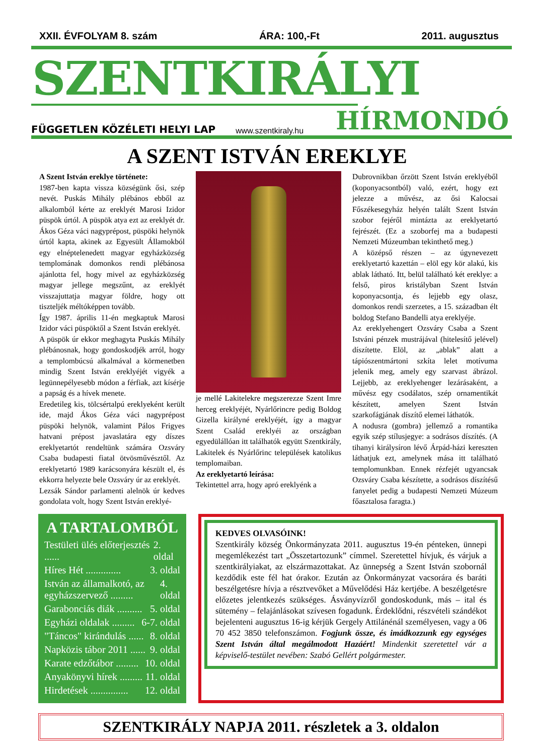XXII. ÉVFOLYAM 8. szám ÁRA: 100,-Ft 2011. augusztus
SZENTKIRÁLYI
FÜGGETLEN KÖZÉLETI HELYI LAP www.szentkiraly.hu HÍRMONDÓ
A SZENT ISTVÁN EREKLYE
A Szent István ereklye története:
1987-ben kapta vissza községünk ősi, szép nevét. Puskás Mihály plébános ebből az alkalomból kérte az ereklyét Marosi Izidor püspök úrtól. A püspök atya ezt az ereklyét dr. Ákos Géza váci nagyprépost, püspöki helynök úrtól kapta, akinek az Egyesült Államokból egy elnéptelenedett magyar egyházközség templomának domonkos rendi plébánosa ajánlotta fel, hogy mivel az egyházközség magyar jellege megszűnt, az ereklyét visszajuttatja magyar földre, hogy ott tiszteljék méltóképpen tovább.
Így 1987. április 11-én megkaptuk Marosi Izidor váci püspöktől a Szent István ereklyét.
A püspök úr ekkor meghagyta Puskás Mihály plébánosnak, hogy gondoskodjék arról, hogy a templombúcsú alkalmával a körmenetben mindig Szent István ereklyéjét vigyék a legünnepélyesebb módon a férfiak, azt kísérje a papság és a hívek menete.
Eredetileg kis, tölcsértalpú ereklyeként került ide, majd Ákos Géza váci nagyprépost püspöki helynök, valamint Pálos Frigyes hatvani prépost javaslatára egy díszes ereklyetartót rendeltünk számára Ozsváry Csaba budapesti fiatal ötvösművésztől. Az ereklyetartó 1989 karácsonyára készült el, és ekkorra helyezte bele Ozsváry úr az ereklyét.
Lezsák Sándor parlamenti alelnök úr kedves gondolata volt, hogy Szent István ereklyé-
je mellé Lakitelekre megszerezze Szent Imre herceg ereklyéjét, Nyárlőrincre pedig Boldog Gizella királyné ereklyéjét, így a magyar Szent Család ereklyéi az országban egyedülállóan itt találhatók együtt Szentkirály, Lakitelek és Nyárlőrinc települések katolikus templomaiban.
Az ereklyetartó leírása:
Tekintettel arra, hogy apró ereklyénk a
Dubrovnikban őrzött Szent István ereklyéből (koponyacsontból) való, ezért, hogy ezt jelezze a művész, az ősi Kalocsai Főszékesegyház helyén talált Szent István szobor fejéről mintázta az ereklyetartó fejrészét. (Ez a szoborfej ma a budapesti Nemzeti Múzeumban tekinthető meg.)
A középső részen – az úgynevezett ereklyetartó kazettán – elöl egy kör alakú, kis ablak látható. Itt, belül található két ereklye: a felső, piros kristályban Szent István koponyacsontja, és lejjebb egy olasz, domonkos rendi szerzetes, a 15. században élt boldog Stefano Bandelli atya ereklyéje.
Az ereklyehengert Ozsváry Csaba a Szent Istváni pénzek mustrájával (hitelesítő jelével) díszítette. Elöl, az „ablak” alatt a tápiószentmártoni szkíta lelet motívuma jelenik meg, amely egy szarvast ábrázol. Lejjebb, az ereklyehenger lezárásaként, a művész egy csodálatos, szép ornamentikát készített, amelyen Szent István szarkofágjának díszítő elemei láthatók.
A nodusra (gombra) jellemző a romantika egyik szép stílusjegye: a sodrásos díszítés. (A tihanyi királysíron lévő Árpád-házi kereszten láthatjuk ezt, amelynek mása itt található templomunkban. Ennek rézfejét ugyancsak Ozsváry Csaba készítette, a sodrásos díszítésű fanyelet pedig a budapesti Nemzeti Múzeum főasztalosa faragta.)
A TARTALOMBÓL
Testületi ülés előterjesztés ...... 2. oldal
Híres Hét .............. 3. oldal
István az államalkotó, az egyházszervező ......... 4. oldal
Garabonciás diák .......... 5. oldal
Egyházi oldalak ......... 6-7. oldal
"Táncos" kirándulás ...... 8. oldal
Napközis tábor 2011 ...... 9. oldal
Karate edzőtábor ......... 10. oldal
Anyakönyvi hírek ......... 11. oldal
Hirdetések ............... 12. oldal
KEDVES OLVASÓINK!
Szentkirály község Önkormányzata 2011. augusztus 19-én pénteken, ünnepi megemlékezést tart „Összetartozunk” címmel. Szeretettel hívjuk, és várjuk a szentkirályiakat, az elszármazottakat. Az ünnepség a Szent István szobornál kezdődik este fél hat órakor. Ezután az Önkormányzat vacsorára és baráti beszélgetésre hívja a résztvevőket a Művelődési Ház kertjébe. A beszélgetésre előzetes jelentkezés szükséges. Ásványvízről gondoskodunk, más – ital és sütemény – felajánlásokat szívesen fogadunk. Érdeklődni, részvételi szándékot bejelenteni augusztus 16-ig kérjük Gergely Attilánénál személyesen, vagy a 06 70 452 3850 telefonszámon. Fogjunk össze, és imádkozzunk egy egységes Szent István által megálmodott Hazáért! Mindenkit szeretettel vár a képviselő-testület nevében: Szabó Gellért polgármester.
SZENTKIRÁLY NAPJA 2011. részletek a 3. oldalon